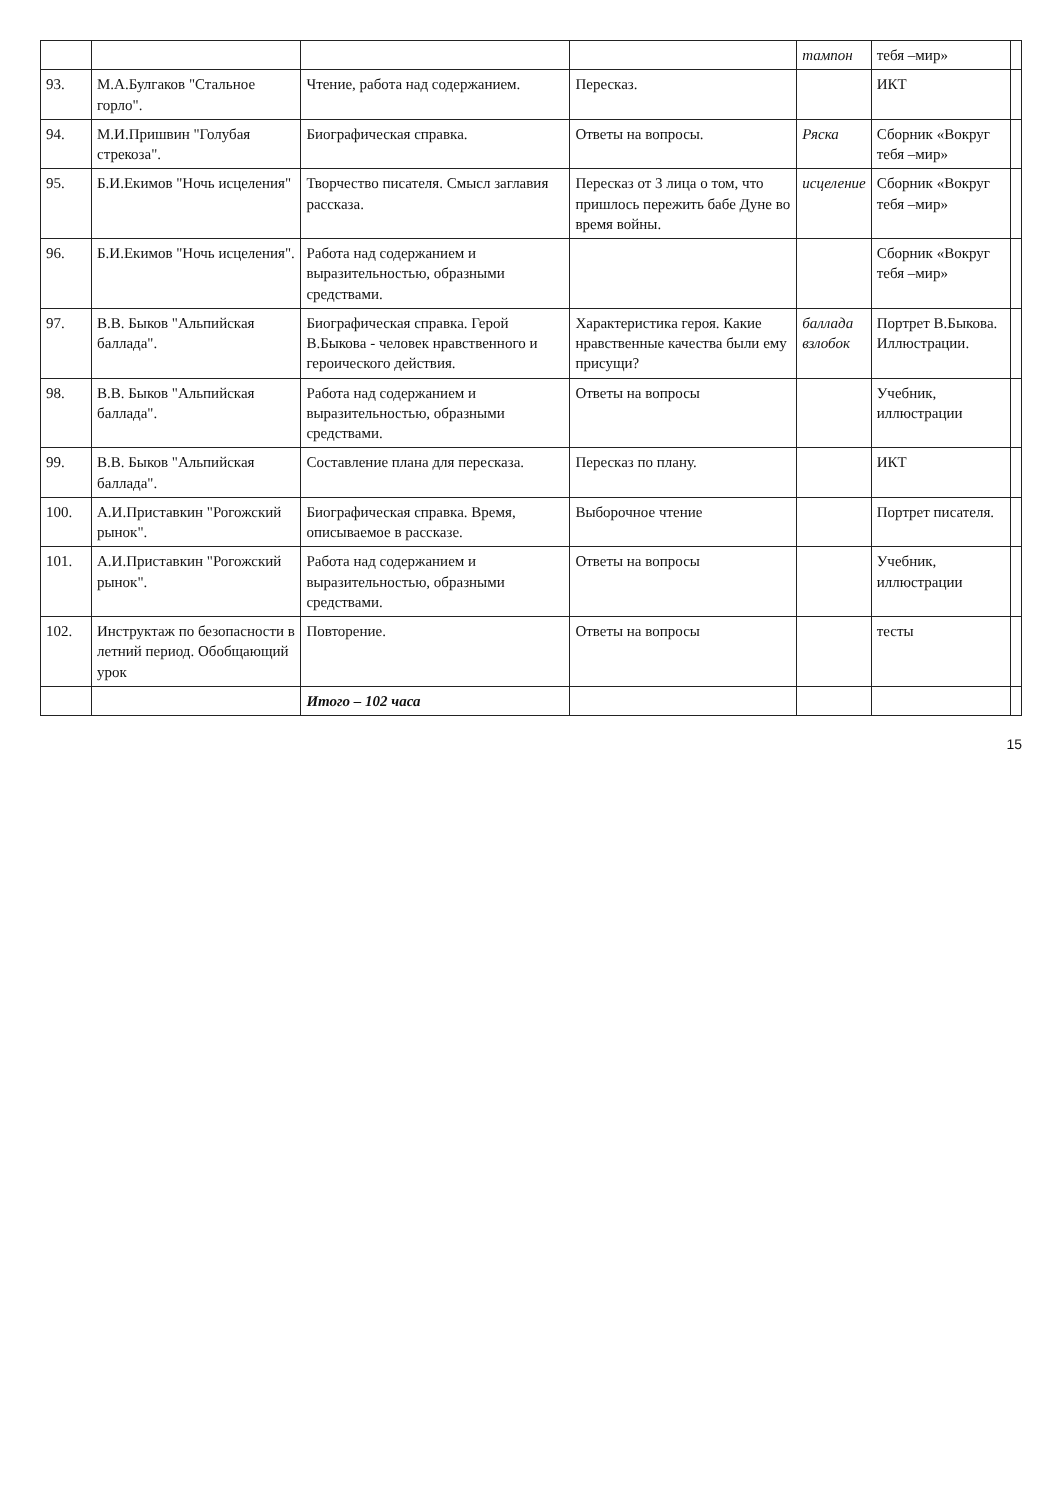| | | | | тампон | тебя –мир» | |
| 93. | М.А.Булгаков "Стальное горло". | Чтение, работа над содержанием. | Пересказ. | | ИКТ | |
| 94. | М.И.Пришвин "Голубая стрекоза". | Биографическая справка. | Ответы на вопросы. | Ряска | Сборник «Вокруг тебя –мир» | |
| 95. | Б.И.Екимов "Ночь исцеления" | Творчество писателя. Смысл заглавия рассказа. | Пересказ от 3 лица о том, что пришлось пережить бабе Дуне во время войны. | исцеление | Сборник «Вокруг тебя –мир» | |
| 96. | Б.И.Екимов "Ночь исцеления". | Работа над содержанием и выразительностью, образными средствами. | | | Сборник «Вокруг тебя –мир» | |
| 97. | В.В. Быков "Альпийская баллада". | Биографическая справка. Герой В.Быкова - человек нравственного и героического действия. | Характеристика героя. Какие нравственные качества были ему присущи? | баллада взлобок | Портрет В.Быкова. Иллюстрации. | |
| 98. | В.В. Быков "Альпийская баллада". | Работа над содержанием и выразительностью, образными средствами. | Ответы на вопросы | | Учебник, иллюстрации | |
| 99. | В.В. Быков "Альпийская баллада". | Составление плана для пересказа. | Пересказ по плану. | | ИКТ | |
| 100. | А.И.Приставкин "Рогожский рынок". | Биографическая справка. Время, описываемое в рассказе. | Выборочное чтение | | Портрет писателя. | |
| 101. | А.И.Приставкин "Рогожский рынок". | Работа над содержанием и выразительностью, образными средствами. | Ответы на вопросы | | Учебник, иллюстрации | |
| 102. | Инструктаж по безопасности в летний период. Обобщающий урок | Повторение. | Ответы на вопросы | | тесты | |
| | | Итого – 102 часа | | | | |
15